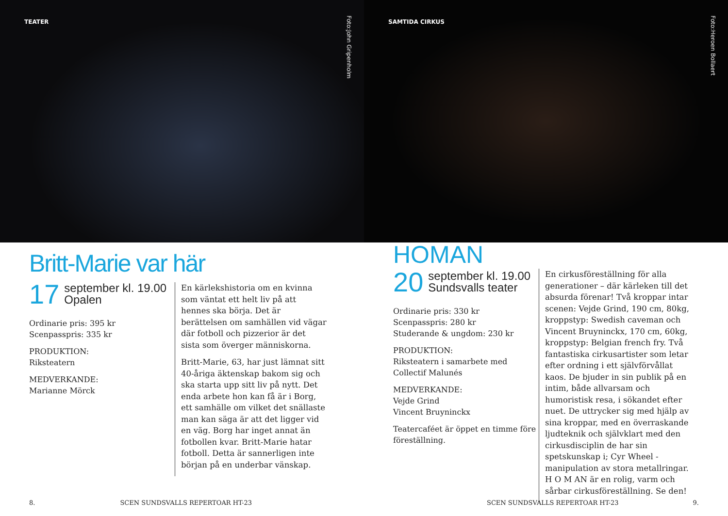TEATER
Foto:John Gripenholm
Britt-Marie var här
17 september kl. 19.00
Opalen
Ordinarie pris: 395 kr
Scenpasspris: 335 kr
PRODUKTION:
Riksteatern
MEDVERKANDE:
Marianne Mörck
En kärlekshistoria om en kvinna som väntat ett helt liv på att hennes ska börja. Det är berättelsen om samhällen vid vägar där fotboll och pizzerior är det sista som överger människorna.
Britt-Marie, 63, har just lämnat sitt 40-åriga äktenskap bakom sig och ska starta upp sitt liv på nytt. Det enda arbete hon kan få är i Borg, ett samhälle om vilket det snällaste man kan säga är att det ligger vid en väg. Borg har inget annat än fotbollen kvar. Britt-Marie hatar fotboll. Detta är sannerligen inte början på en underbar vänskap.
8. SCEN SUNDSVALLS REPERTOAR HT-23
SAMTIDA CIRKUS
Foto:Heroen Bollaert
HOMAN
20 september kl. 19.00
Sundsvalls teater
Ordinarie pris: 330 kr
Scenpasspris: 280 kr
Studerande & ungdom: 230 kr
PRODUKTION:
Riksteatern i samarbete med Collectif Malunés
MEDVERKANDE:
Vejde Grind
Vincent Bruyninckx
Teatercaféet är öppet en timme före föreställning.
En cirkusföreställning för alla generationer – där kärleken till det absurda förenar! Två kroppar intar scenen: Vejde Grind, 190 cm, 80kg, kroppstyp: Swedish caveman och Vincent Bruyninckx, 170 cm, 60kg, kroppstyp: Belgian french fry. Två fantastiska cirkusartister som letar efter ordning i ett självförvållat kaos. De bjuder in sin publik på en intim, både allvarsam och humoristisk resa, i sökandet efter nuet. De uttrycker sig med hjälp av sina kroppar, med en överraskande ljudteknik och självklart med den cirkusdisciplin de har sin spetskunskap i; Cyr Wheel - manipulation av stora metallringar. H O M AN är en rolig, varm och sårbar cirkusföreställning. Se den!
SCEN SUNDSVALLS REPERTOAR HT-23 9.